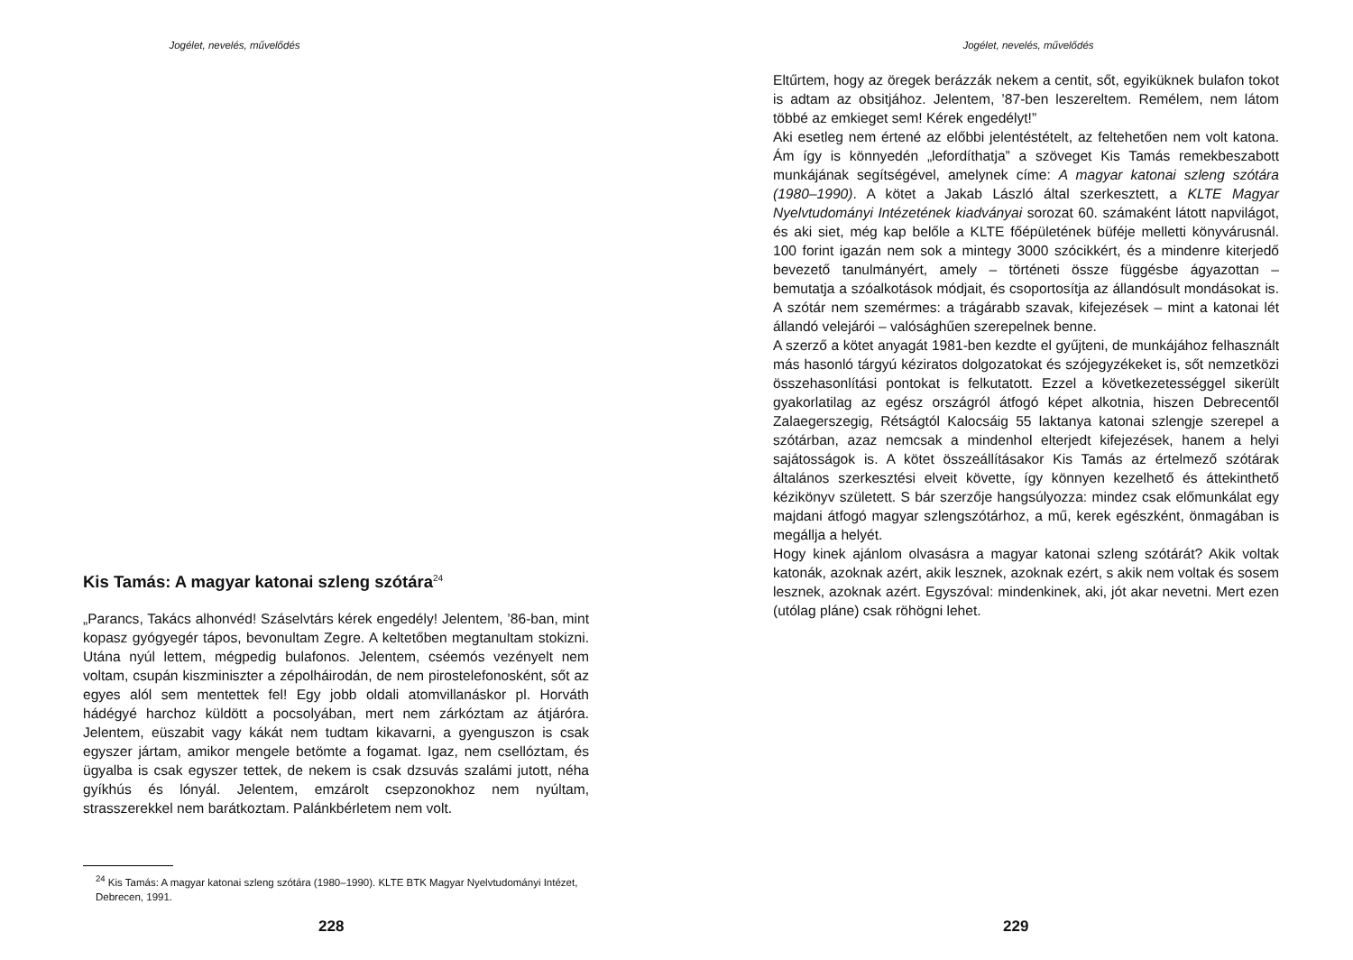Jogélet, nevelés, művelődés
Kis Tamás: A magyar katonai szleng szótára<sup>24</sup>
„Parancs, Takács alhonvéd! Száselvtárs kérek engedély! Jelentem, ’86-ban, mint kopasz gyógyegér tápos, bevonultam Zegre. A keltetőben megtanultam stokizni. Utána nyúl lettem, mégpedig bulafonos. Jelentem, cséemós vezényelt nem voltam, csupán kiszminiszter a zépolháirodán, de nem pirostelefonosként, sőt az egyes alól sem mentettek fel! Egy jobb oldali atomvillanáskor pl. Horváth hádégyé harchoz küldött a pocsolyában, mert nem zárkóztam az átjáróra. Jelentem, eüszabit vagy kákát nem tudtam kikavarni, a gyenguszon is csak egyszer jártam, amikor mengele betömte a fogamat. Igaz, nem csellóztam, és ügyalba is csak egyszer tettek, de nekem is csak dzsuvás szalámi jutott, néha gyíkhús és lónyál. Jelentem, emzárolt csepzonokhoz nem nyúltam, strasszerekkel nem barátkoztam. Palánkbérletem nem volt.
<sup>24</sup> Kis Tamás: A magyar katonai szleng szótára (1980–1990). KLTE BTK Magyar Nyelvtudományi Intézet, Debrecen, 1991.
228
Jogélet, nevelés, művelődés
Eltűrtem, hogy az öregek berázzák nekem a centit, sőt, egyiküknek bulafon tokot is adtam az obsitjához. Jelentem, ’87-ben leszereltem. Remélem, nem látom többé az emkieget sem! Kérek engedélyt!”
Aki esetleg nem értené az előbbi jelentéstételt, az feltehetően nem volt katona. Ám így is könnyedén „lefordíthatja” a szöveget Kis Tamás remekbeszabott munkájának segítségével, amelynek címe: A magyar katonai szleng szótára (1980–1990). A kötet a Jakab László által szerkesztett, a KLTE Magyar Nyelvtudományi Intézetének kiadványai sorozat 60. számaként látott napvilágot, és aki siet, még kap belőle a KLTE főépületének büféje melletti könyvárusnál. 100 forint igazán nem sok a mintegy 3000 szócikkért, és a mindenre kiterjedő bevezető tanulmányért, amely – történeti össze függésbe ágyazottan – bemutatja a szóalkotások módjait, és csoportosítja az állandósult mondásokat is. A szótár nem szemérmes: a trágárabb szavak, kifejezések – mint a katonai lét állandó velejárói – valósághűen szerepelnek benne.
A szerző a kötet anyagát 1981-ben kezdte el gyűjteni, de munkájához felhasznált más hasonló tárgyú kéziratos dolgozatokat és szójegyzékeket is, sőt nemzetközi összehasonlítási pontokat is felkutatott. Ezzel a következetességgel sikerült gyakorlatilag az egész országról átfogó képet alkotnia, hiszen Debrecentől Zalaegerszegig, Rétságtól Kalocsáig 55 laktanya katonai szlengje szerepel a szótárban, azaz nemcsak a mindenhol elterjedt kifejezések, hanem a helyi sajátosságok is. A kötet összeállításakor Kis Tamás az értelmező szótárak általános szerkesztési elveit követte, így könnyen kezelhető és áttekinthető kézikönyv született. S bár szerzője hangsúlyozza: mindez csak előmunkálat egy majdani átfogó magyar szlengszótárhoz, a mű, kerek egészként, önmagában is megállja a helyét.
Hogy kinek ajánlom olvasásra a magyar katonai szleng szótárát? Akik voltak katonák, azoknak azért, akik lesznek, azoknak ezért, s akik nem voltak és sosem lesznek, azoknak azért. Egyszóval: mindenkinek, aki, jót akar nevetni. Mert ezen (utólag pláne) csak röhögni lehet.
229